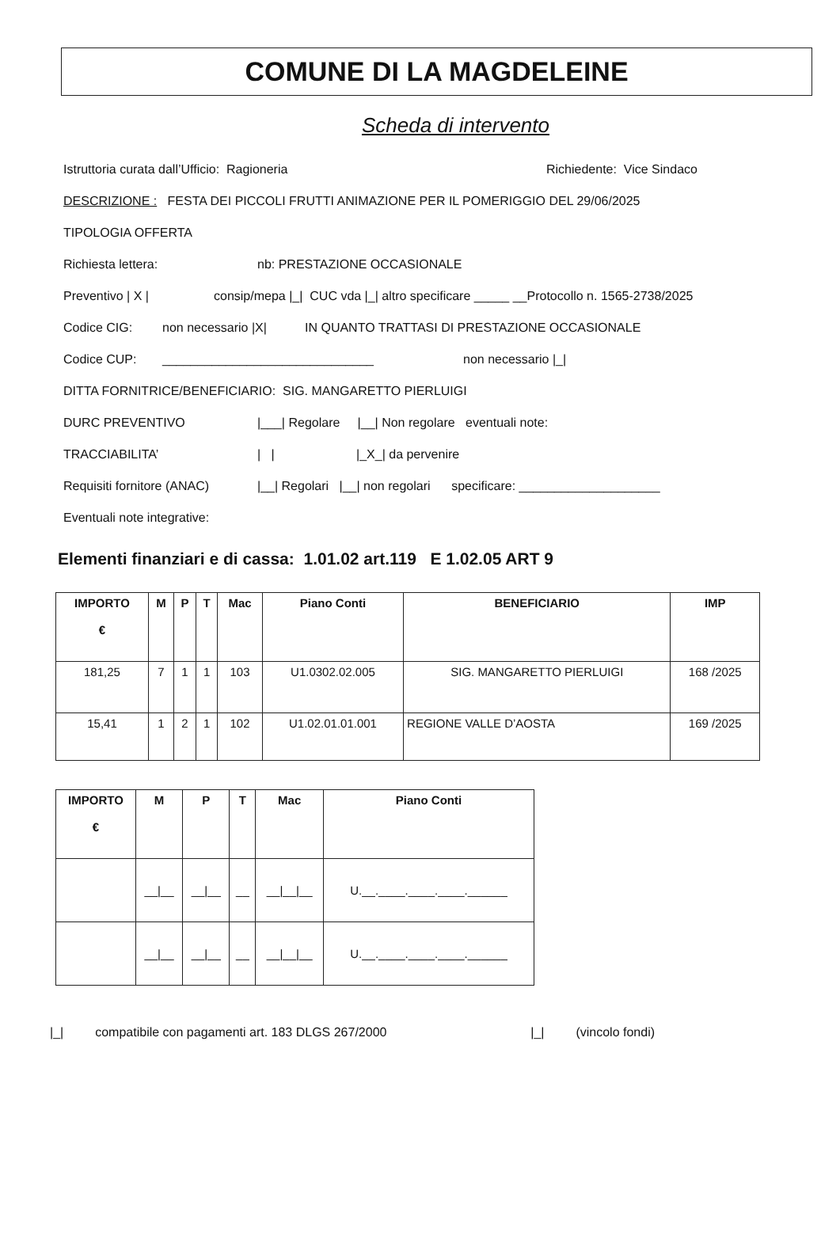COMUNE DI LA MAGDELEINE
Scheda di intervento
Istruttoria curata dall’Ufficio: Ragioneria Richiedente: Vice Sindaco
DESCRIZIONE : FESTA DEI PICCOLI FRUTTI ANIMAZIONE PER IL POMERIGGIO DEL 29/06/2025
TIPOLOGIA OFFERTA
Richiesta lettera: nb: PRESTAZIONE OCCASIONALE
Preventivo | X | consip/mepa |_| CUC vda |_| altro specificare _____ __Protocollo n. 1565-2738/2025
Codice CIG: non necessario |X| IN QUANTO TRATTASI DI PRESTAZIONE OCCASIONALE
Codice CUP: ______________________________ non necessario |_|
DITTA FORNITRICE/BENEFICIARIO: SIG. MANGARETTO PIERLUIGI
DURC PREVENTIVO |___| Regolare |__| Non regolare eventuali note:
TRACCIABILITA’ | | |_X_| da pervenire
Requisiti fornitore (ANAC) |__| Regolari |__| non regolari specificare: ____________________
Eventuali note integrative:
Elementi finanziari e di cassa: 1.01.02 art.119 E 1.02.05 ART 9
| IMPORTO € | M | P | T | Mac | Piano Conti | BENEFICIARIO | IMP |
| --- | --- | --- | --- | --- | --- | --- | --- |
| 181,25 | 7 | 1 | 1 | 103 | U1.0302.02.005 | SIG. MANGARETTO PIERLUIGI | 168 /2025 |
| 15,41 | 1 | 2 | 1 | 102 | U1.02.01.01.001 | REGIONE VALLE D’AOSTA | 169 /2025 |
| IMPORTO € | M | P | T | Mac | Piano Conti |
| --- | --- | --- | --- | --- | --- |
| | __/__ | __/__ | __ | __/__/__ | U.__.____.____.____.______ |
| | __/__ | __/__ | __ | __/__/__ | U.__.____.____.____.______ |
|_| compatibile con pagamenti art. 183 DLGS 267/2000 |_| (vincolo fondi)